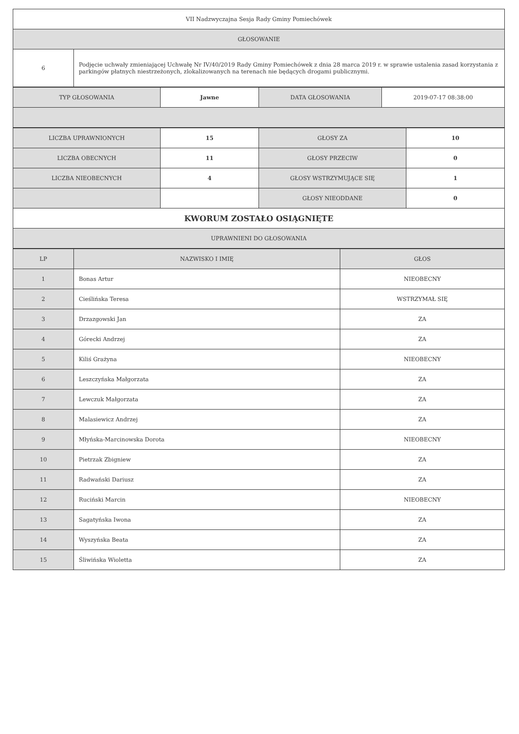| VII Nadzwyczajna Sesja Rady Gminy Pomiechówek | |
| GŁOSOWANIE | |
| 6 | Podjęcie uchwały zmieniającej Uchwałę Nr IV/40/2019 Rady Gminy Pomiechówek z dnia 28 marca 2019 r. w sprawie ustalenia zasad korzystania z parkingów płatnych niestrzeżonych, zlokalizowanych na terenach nie będących drogami publicznymi. |
| TYP GŁOSOWANIA | Jawne | DATA GŁOSOWANIA | 2019-07-17 08:38:00 |
| LICZBA UPRAWNIONYCH | 15 | GŁOSY ZA | 10 |
| LICZBA OBECNYCH | 11 | GŁOSY PRZECIW | 0 |
| LICZBA NIEOBECNYCH | 4 | GŁOSY WSTRZYMUJĄCE SIĘ | 1 |
| | | GŁOSY NIEODDANE | 0 |
| KWORUM ZOSTAŁO OSIĄGNIĘTE | | | |
| UPRAWNIENI DO GŁOSOWANIA | | | |
| LP | NAZWISKO I IMIĘ | GŁOS |
| --- | --- | --- |
| 1 | Bonas Artur | NIEOBECNY |
| 2 | Cieślińska Teresa | WSTRZYMAŁ SIĘ |
| 3 | Drzazgowski Jan | ZA |
| 4 | Górecki Andrzej | ZA |
| 5 | Kiliś Grażyna | NIEOBECNY |
| 6 | Leszczyńska Małgorzata | ZA |
| 7 | Lewczuk Małgorzata | ZA |
| 8 | Malasiewicz Andrzej | ZA |
| 9 | Młyńska-Marcinowska Dorota | NIEOBECNY |
| 10 | Pietrzak Zbigniew | ZA |
| 11 | Radwański Dariusz | ZA |
| 12 | Ruciński Marcin | NIEOBECNY |
| 13 | Sagatyńska Iwona | ZA |
| 14 | Wyszyńska Beata | ZA |
| 15 | Śliwińska Wioletta | ZA |